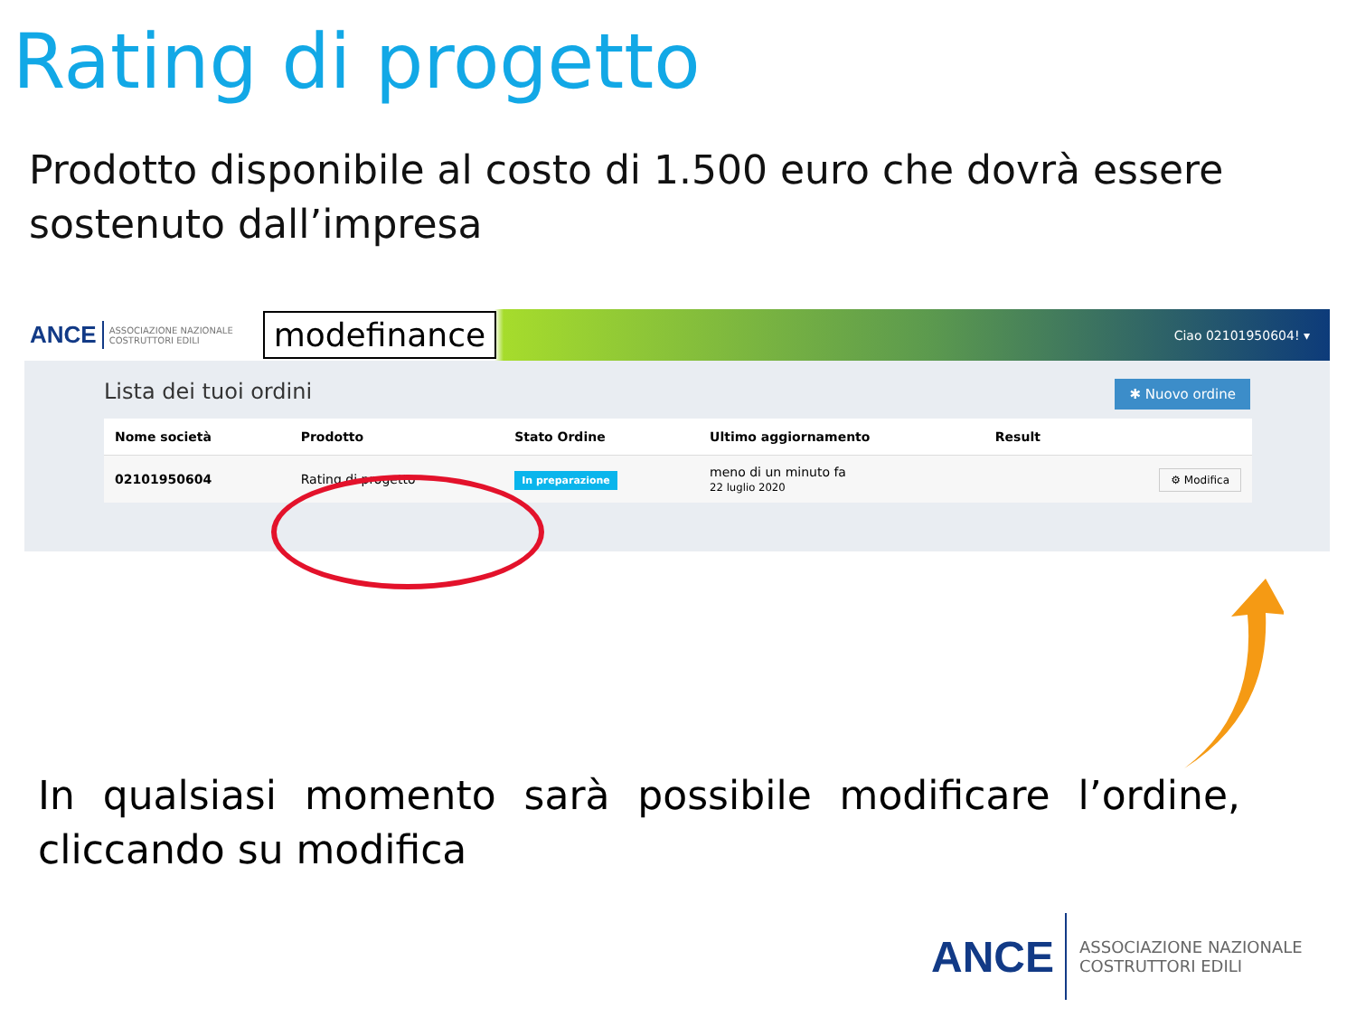Rating di progetto
Prodotto disponibile al costo di 1.500 euro che dovrà essere sostenuto dall’impresa
ANCE ASSOCIAZIONE NAZIONALE COSTRUTTORI EDILI modefinance Ciao 02101950604! ▾
Lista dei tuoi ordini ✱ Nuovo ordine
| Nome società | Prodotto | Stato Ordine | Ultimo aggiornamento | Result | |
| --- | --- | --- | --- | --- | --- |
| 02101950604 | Rating di progetto | In preparazione | meno di un minuto fa 22 luglio 2020 | | ⚙ Modifica |
In qualsiasi momento sarà possibile modificare l’ordine, cliccando su modifica
ANCE ASSOCIAZIONE NAZIONALE
COSTRUTTORI EDILI